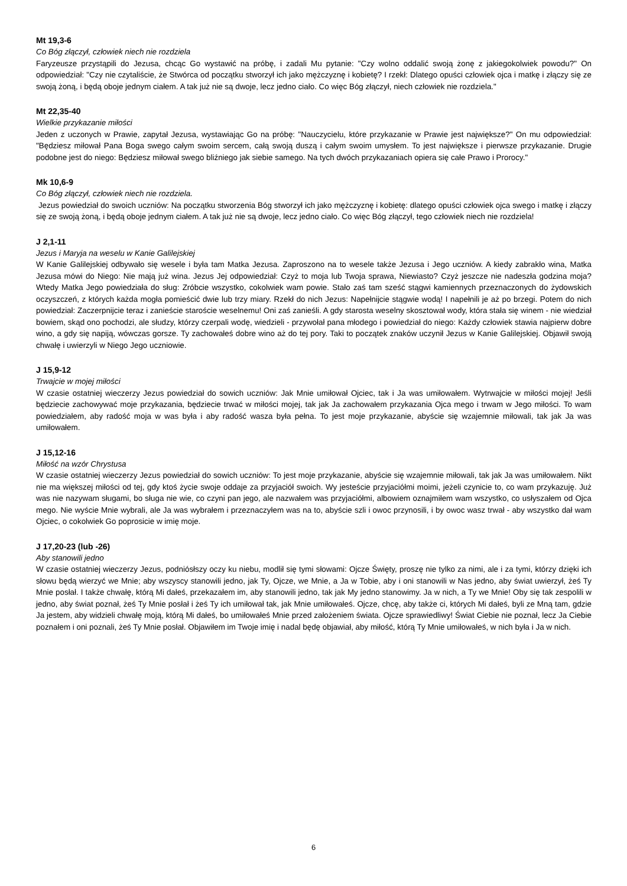Mt 19,3-6
Co Bóg złączył, człowiek niech nie rozdziela
Faryzeusze przystąpili do Jezusa, chcąc Go wystawić na próbę, i zadali Mu pytanie: "Czy wolno oddalić swoją żonę z jakiegokolwiek powodu?" On odpowiedział: "Czy nie czytaliście, że Stwórca od początku stworzył ich jako mężczyznę i kobietę? I rzekł: Dlatego opuści człowiek ojca i matkę i złączy się ze swoją żoną, i będą oboje jednym ciałem. A tak już nie są dwoje, lecz jedno ciało. Co więc Bóg złączył, niech człowiek nie rozdziela."
Mt 22,35-40
Wielkie przykazanie miłości
Jeden z uczonych w Prawie, zapytał Jezusa, wystawiając Go na próbę: "Nauczycielu, które przykazanie w Prawie jest największe?" On mu odpowiedział: "Będziesz miłował Pana Boga swego całym swoim sercem, całą swoją duszą i całym swoim umysłem. To jest największe i pierwsze przykazanie. Drugie podobne jest do niego: Będziesz miłował swego bliźniego jak siebie samego. Na tych dwóch przykazaniach opiera się całe Prawo i Prorocy."
Mk 10,6-9
Co Bóg złączył, człowiek niech nie rozdziela.
Jezus powiedział do swoich uczniów: Na początku stworzenia Bóg stworzył ich jako mężczyznę i kobietę: dlatego opuści człowiek ojca swego i matkę i złączy się ze swoją żoną, i będą oboje jednym ciałem. A tak już nie są dwoje, lecz jedno ciało. Co więc Bóg złączył, tego człowiek niech nie rozdziela!
J 2,1-11
Jezus i Maryja na weselu w Kanie Galilejskiej
W Kanie Galilejskiej odbywało się wesele i była tam Matka Jezusa. Zaproszono na to wesele także Jezusa i Jego uczniów. A kiedy zabrakło wina, Matka Jezusa mówi do Niego: Nie mają już wina. Jezus Jej odpowiedział: Czyż to moja lub Twoja sprawa, Niewiasto? Czyż jeszcze nie nadeszła godzina moja? Wtedy Matka Jego powiedziała do sług: Zróbcie wszystko, cokolwiek wam powie. Stało zaś tam sześć stągwi kamiennych przeznaczonych do żydowskich oczyszczeń, z których każda mogła pomieścić dwie lub trzy miary. Rzekł do nich Jezus: Napełnijcie stągwie wodą! I napełnili je aż po brzegi. Potem do nich powiedział: Zaczerpnijcie teraz i zanieście staroście weselnemu! Oni zaś zanieśli. A gdy starosta weselny skosztował wody, która stała się winem - nie wiedział bowiem, skąd ono pochodzi, ale słudzy, którzy czerpali wodę, wiedzieli - przywołał pana młodego i powiedział do niego: Każdy człowiek stawia najpierw dobre wino, a gdy się napiją, wówczas gorsze. Ty zachowałeś dobre wino aż do tej pory. Taki to początek znaków uczynił Jezus w Kanie Galilejskiej. Objawił swoją chwałę i uwierzyli w Niego Jego uczniowie.
J 15,9-12
Trwajcie w mojej miłości
W czasie ostatniej wieczerzy Jezus powiedział do sowich uczniów: Jak Mnie umiłował Ojciec, tak i Ja was umiłowałem. Wytrwajcie w miłości mojej! Jeśli będziecie zachowywać moje przykazania, będziecie trwać w miłości mojej, tak jak Ja zachowałem przykazania Ojca mego i trwam w Jego miłości. To wam powiedziałem, aby radość moja w was była i aby radość wasza była pełna. To jest moje przykazanie, abyście się wzajemnie miłowali, tak jak Ja was umiłowałem.
J 15,12-16
Miłość na wzór Chrystusa
W czasie ostatniej wieczerzy Jezus powiedział do sowich uczniów: To jest moje przykazanie, abyście się wzajemnie miłowali, tak jak Ja was umiłowałem. Nikt nie ma większej miłości od tej, gdy ktoś życie swoje oddaje za przyjaciół swoich. Wy jesteście przyjaciółmi moimi, jeżeli czynicie to, co wam przykazuję. Już was nie nazywam sługami, bo sługa nie wie, co czyni pan jego, ale nazwałem was przyjaciółmi, albowiem oznajmiłem wam wszystko, co usłyszałem od Ojca mego. Nie wyście Mnie wybrali, ale Ja was wybrałem i przeznaczyłem was na to, abyście szli i owoc przynosili, i by owoc wasz trwał - aby wszystko dał wam Ojciec, o cokolwiek Go poprosicie w imię moje.
J 17,20-23 (lub -26)
Aby stanowili jedno
W czasie ostatniej wieczerzy Jezus, podniósłszy oczy ku niebu, modlił się tymi słowami: Ojcze Święty, proszę nie tylko za nimi, ale i za tymi, którzy dzięki ich słowu będą wierzyć we Mnie; aby wszyscy stanowili jedno, jak Ty, Ojcze, we Mnie, a Ja w Tobie, aby i oni stanowili w Nas jedno, aby świat uwierzył, żeś Ty Mnie posłał. I także chwałę, którą Mi dałeś, przekazałem im, aby stanowili jedno, tak jak My jedno stanowimy. Ja w nich, a Ty we Mnie! Oby się tak zespolili w jedno, aby świat poznał, żeś Ty Mnie posłał i żeś Ty ich umiłował tak, jak Mnie umiłowałeś. Ojcze, chcę, aby także ci, których Mi dałeś, byli ze Mną tam, gdzie Ja jestem, aby widzieli chwałę moją, którą Mi dałeś, bo umiłowałeś Mnie przed założeniem świata. Ojcze sprawiedliwy! Świat Ciebie nie poznał, lecz Ja Ciebie poznałem i oni poznali, żeś Ty Mnie posłał. Objawiłem im Twoje imię i nadal będę objawiał, aby miłość, którą Ty Mnie umiłowałeś, w nich była i Ja w nich.
6